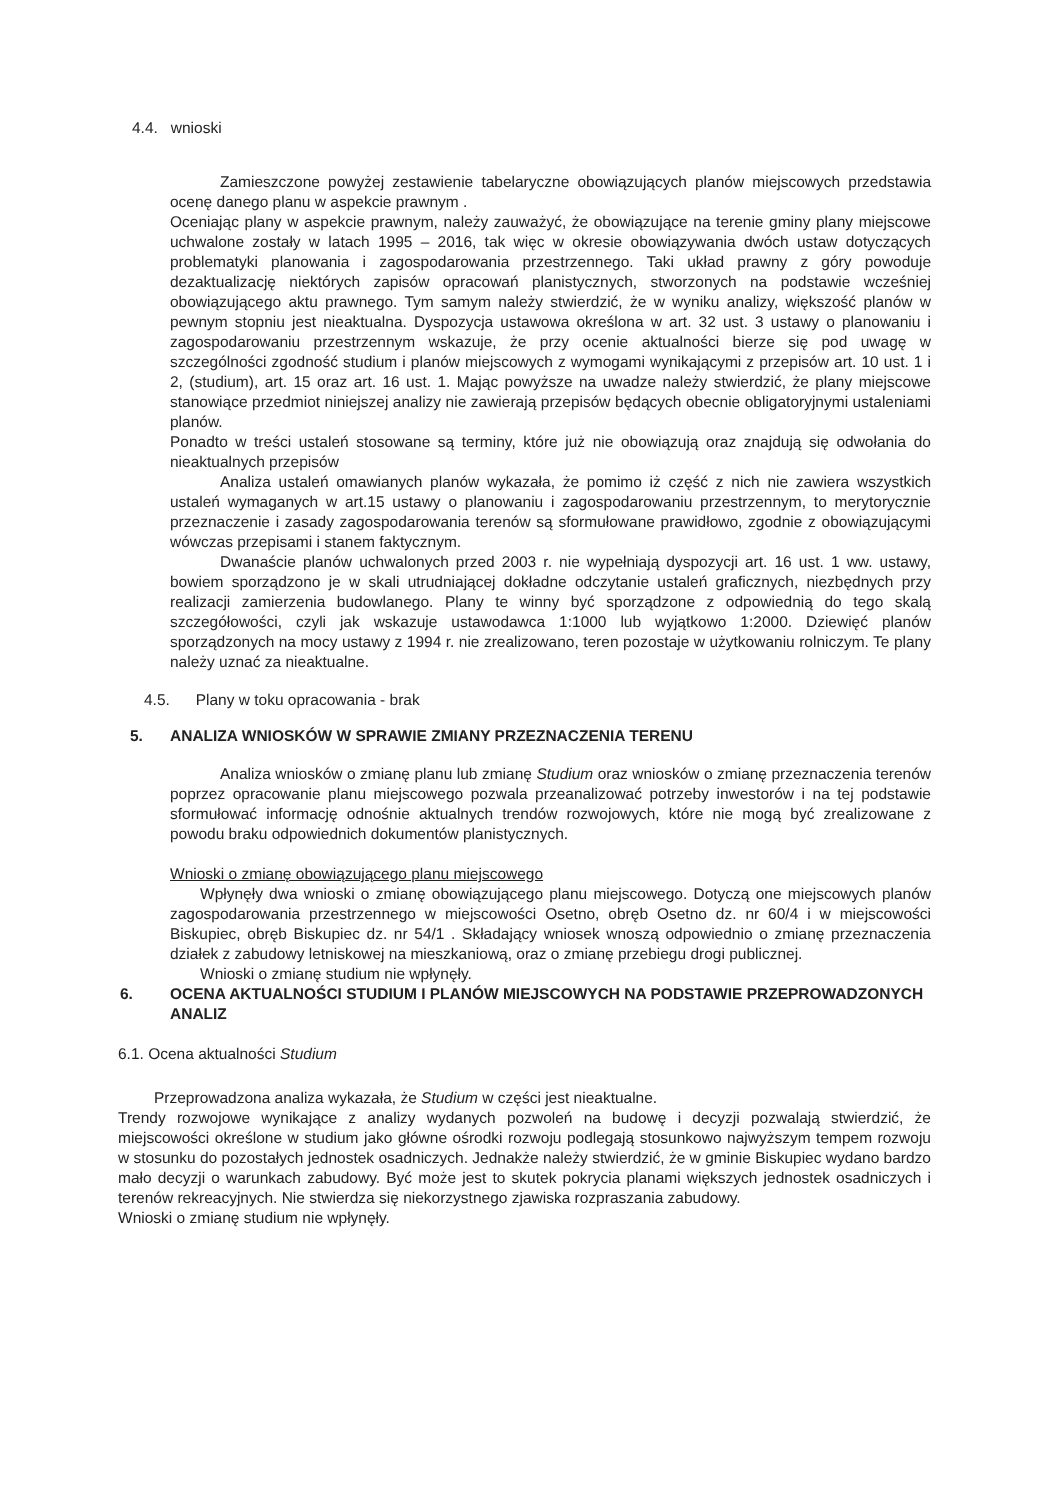4.4. wnioski
Zamieszczone powyżej zestawienie tabelaryczne obowiązujących planów miejscowych przedstawia ocenę danego planu w aspekcie prawnym .
Oceniając plany w aspekcie prawnym, należy zauważyć, że obowiązujące na terenie gminy plany miejscowe uchwalone zostały w latach 1995 – 2016, tak więc w okresie obowiązywania dwóch ustaw dotyczących problematyki planowania i zagospodarowania przestrzennego. Taki układ prawny z góry powoduje dezaktualizację niektórych zapisów opracowań planistycznych, stworzonych na podstawie wcześniej obowiązującego aktu prawnego. Tym samym należy stwierdzić, że w wyniku analizy, większość planów w pewnym stopniu jest nieaktualna. Dyspozycja ustawowa określona w art. 32 ust. 3 ustawy o planowaniu i zagospodarowaniu przestrzennym wskazuje, że przy ocenie aktualności bierze się pod uwagę w szczególności zgodność studium i planów miejscowych z wymogami wynikającymi z przepisów art. 10 ust. 1 i 2, (studium), art. 15 oraz art. 16 ust. 1. Mając powyższe na uwadze należy stwierdzić, że plany miejscowe stanowiące przedmiot niniejszej analizy nie zawierają przepisów będących obecnie obligatoryjnymi ustaleniami planów.
Ponadto w treści ustaleń stosowane są terminy, które już nie obowiązują oraz znajdują się odwołania do nieaktualnych przepisów
Analiza ustaleń omawianych planów wykazała, że pomimo iż część z nich nie zawiera wszystkich ustaleń wymaganych w art.15 ustawy o planowaniu i zagospodarowaniu przestrzennym, to merytorycznie przeznaczenie i zasady zagospodarowania terenów są sformułowane prawidłowo, zgodnie z obowiązującymi wówczas przepisami i stanem faktycznym.
Dwanaście planów uchwalonych przed 2003 r. nie wypełniają dyspozycji art. 16 ust. 1 ww. ustawy, bowiem sporządzono je w skali utrudniającej dokładne odczytanie ustaleń graficznych, niezbędnych przy realizacji zamierzenia budowlanego. Plany te winny być sporządzone z odpowiednią do tego skalą szczegółowości, czyli jak wskazuje ustawodawca 1:1000 lub wyjątkowo 1:2000. Dziewięć planów sporządzonych na mocy ustawy z 1994 r. nie zrealizowano, teren pozostaje w użytkowaniu rolniczym. Te plany należy uznać za nieaktualne.
4.5. Plany w toku opracowania - brak
5. ANALIZA WNIOSKÓW W SPRAWIE ZMIANY PRZEZNACZENIA TERENU
Analiza wniosków o zmianę planu lub zmianę Studium oraz wniosków o zmianę przeznaczenia terenów poprzez opracowanie planu miejscowego pozwala przeanalizować potrzeby inwestorów i na tej podstawie sformułować informację odnośnie aktualnych trendów rozwojowych, które nie mogą być zrealizowane z powodu braku odpowiednich dokumentów planistycznych.
Wnioski o zmianę obowiązującego planu miejscowego
Wpłynęły dwa wnioski o zmianę obowiązującego planu miejscowego. Dotyczą one miejscowych planów zagospodarowania przestrzennego w miejscowości Osetno, obręb Osetno dz. nr 60/4 i w miejscowości Biskupiec, obręb Biskupiec dz. nr 54/1 . Składający wniosek wnoszą odpowiednio o zmianę przeznaczenia działek z zabudowy letniskowej na mieszkaniową, oraz o zmianę przebiegu drogi publicznej.
Wnioski o zmianę studium nie wpłynęły.
6. OCENA AKTUALNOŚCI STUDIUM I PLANÓW MIEJSCOWYCH NA PODSTAWIE PRZEPROWADZONYCH ANALIZ
6.1. Ocena aktualności Studium
Przeprowadzona analiza wykazała, że Studium w części jest nieaktualne.
Trendy rozwojowe wynikające z analizy wydanych pozwoleń na budowę i decyzji pozwalają stwierdzić, że miejscowości określone w studium jako główne ośrodki rozwoju podlegają stosunkowo najwyższym tempem rozwoju w stosunku do pozostałych jednostek osadniczych. Jednakże należy stwierdzić, że w gminie Biskupiec wydano bardzo mało decyzji o warunkach zabudowy. Być może jest to skutek pokrycia planami większych jednostek osadniczych i terenów rekreacyjnych. Nie stwierdza się niekorzystnego zjawiska rozpraszania zabudowy.
Wnioski o zmianę studium nie wpłynęły.